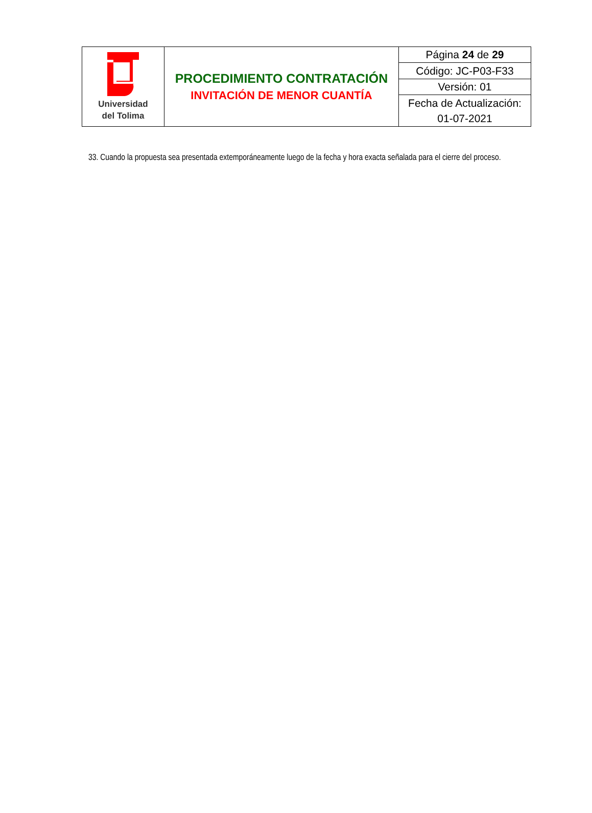| Universidad del Tolima | PROCEDIMIENTO CONTRATACIÓN INVITACIÓN DE MENOR CUANTÍA | Página 24 de 29 |
| | | Código: JC-P03-F33 |
| | | Versión: 01 |
| | | Fecha de Actualización: 01-07-2021 |
33. Cuando la propuesta sea presentada extemporáneamente luego de la fecha y hora exacta señalada para el cierre del proceso.